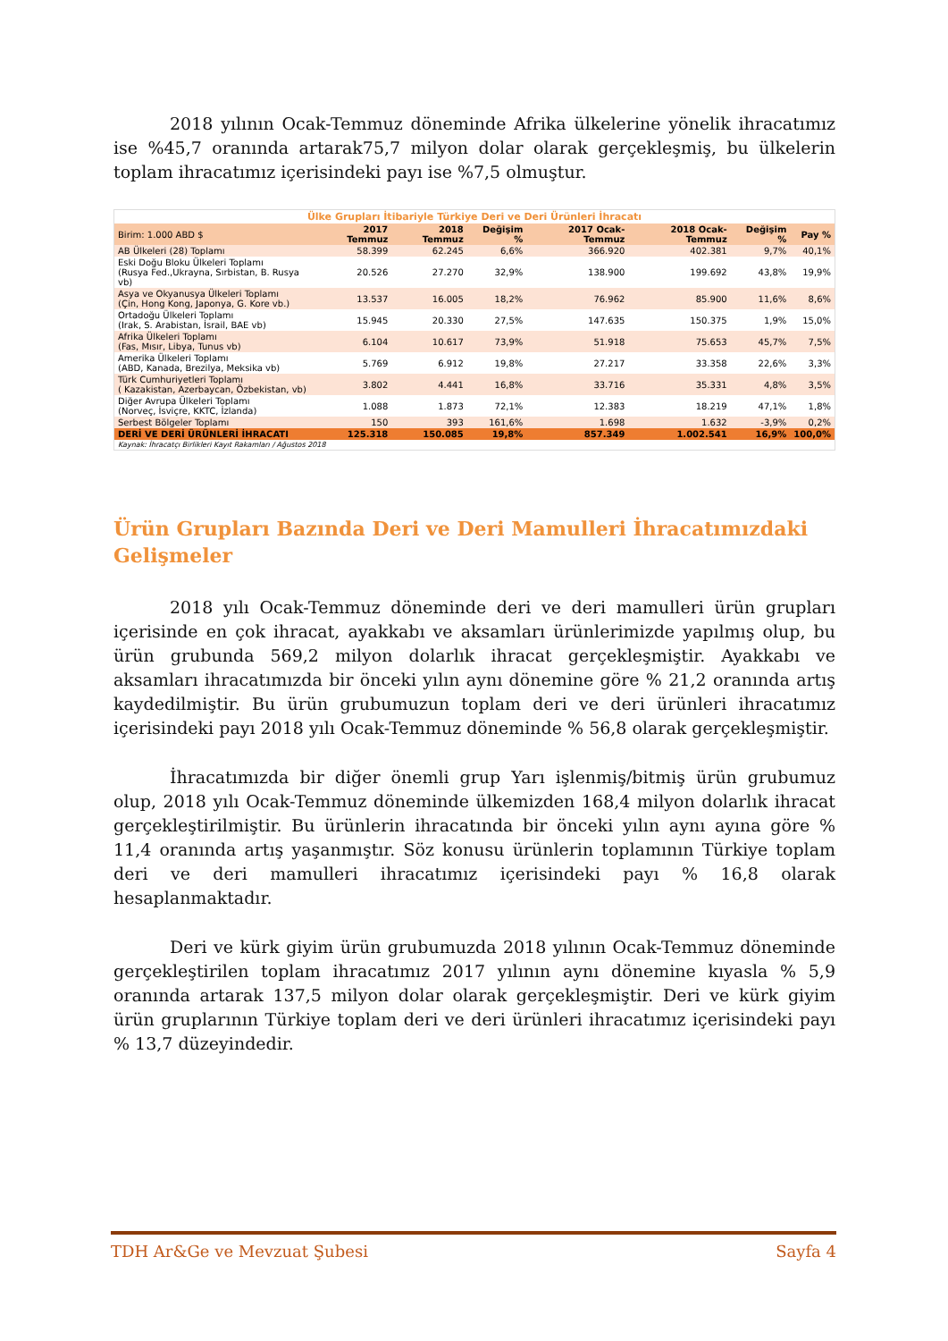2018 yılının Ocak-Temmuz döneminde Afrika ülkelerine yönelik ihracatımız ise %45,7 oranında artarak75,7 milyon dolar olarak gerçekleşmiş, bu ülkelerin toplam ihracatımız içerisindeki payı ise %7,5 olmuştur.
| Ülke Grupları İtibariyle Türkiye Deri ve Deri Ürünleri İhracatı | | | | | | | |
| Birim: 1.000 ABD $ | 2017 Temmuz | 2018 Temmuz | Değişim % | 2017 Ocak-Temmuz | 2018 Ocak-Temmuz | Değişim % | Pay % |
| AB Ülkeleri (28) Toplamı | 58.399 | 62.245 | 6,6% | 366.920 | 402.381 | 9,7% | 40,1% |
| Eski Doğu Bloku Ülkeleri Toplamı (Rusya Fed.,Ukrayna, Sırbistan, B. Rusya vb) | 20.526 | 27.270 | 32,9% | 138.900 | 199.692 | 43,8% | 19,9% |
| Asya ve Okyanusya Ülkeleri Toplamı (Çin, Hong Kong, Japonya, G. Kore vb.) | 13.537 | 16.005 | 18,2% | 76.962 | 85.900 | 11,6% | 8,6% |
| Ortadoğu Ülkeleri Toplamı (Irak, S. Arabistan, İsrail, BAE vb) | 15.945 | 20.330 | 27,5% | 147.635 | 150.375 | 1,9% | 15,0% |
| Afrika Ülkeleri Toplamı (Fas, Mısır, Libya, Tunus vb) | 6.104 | 10.617 | 73,9% | 51.918 | 75.653 | 45,7% | 7,5% |
| Amerika Ülkeleri Toplamı (ABD, Kanada, Brezilya, Meksika vb) | 5.769 | 6.912 | 19,8% | 27.217 | 33.358 | 22,6% | 3,3% |
| Türk Cumhuriyetleri Toplamı ( Kazakistan, Azerbaycan, Özbekistan, vb) | 3.802 | 4.441 | 16,8% | 33.716 | 35.331 | 4,8% | 3,5% |
| Diğer Avrupa Ülkeleri Toplamı (Norveç, İsviçre, KKTC, İzlanda) | 1.088 | 1.873 | 72,1% | 12.383 | 18.219 | 47,1% | 1,8% |
| Serbest Bölgeler Toplamı | 150 | 393 | 161,6% | 1.698 | 1.632 | -3,9% | 0,2% |
| DERİ VE DERİ ÜRÜNLERİ İHRACATI | 125.318 | 150.085 | 19,8% | 857.349 | 1.002.541 | 16,9% | 100,0% |
| Kaynak: İhracatçı Birlikleri Kayıt Rakamları / Ağustos 2018 | | | | | | | |
Ürün Grupları Bazında Deri ve Deri Mamulleri İhracatımızdaki Gelişmeler
2018 yılı Ocak-Temmuz döneminde deri ve deri mamulleri ürün grupları içerisinde en çok ihracat, ayakkabı ve aksamları ürünlerimizde yapılmış olup, bu ürün grubunda 569,2 milyon dolarlık ihracat gerçekleşmiştir. Ayakkabı ve aksamları ihracatımızda bir önceki yılın aynı dönemine göre % 21,2 oranında artış kaydedilmiştir. Bu ürün grubumuzun toplam deri ve deri ürünleri ihracatımız içerisindeki payı 2018 yılı Ocak-Temmuz döneminde % 56,8 olarak gerçekleşmiştir.
İhracatımızda bir diğer önemli grup Yarı işlenmiş/bitmiş ürün grubumuz olup, 2018 yılı Ocak-Temmuz döneminde ülkemizden 168,4 milyon dolarlık ihracat gerçekleştirilmiştir. Bu ürünlerin ihracatında bir önceki yılın aynı ayına göre % 11,4 oranında artış yaşanmıştır. Söz konusu ürünlerin toplamının Türkiye toplam deri ve deri mamulleri ihracatımız içerisindeki payı % 16,8 olarak hesaplanmaktadır.
Deri ve kürk giyim ürün grubumuzda 2018 yılının Ocak-Temmuz döneminde gerçekleştirilen toplam ihracatımız 2017 yılının aynı dönemine kıyasla % 5,9 oranında artarak 137,5 milyon dolar olarak gerçekleşmiştir. Deri ve kürk giyim ürün gruplarının Türkiye toplam deri ve deri ürünleri ihracatımız içerisindeki payı % 13,7 düzeyindedir.
TDH Ar&Ge ve Mevzuat Şubesi Sayfa 4